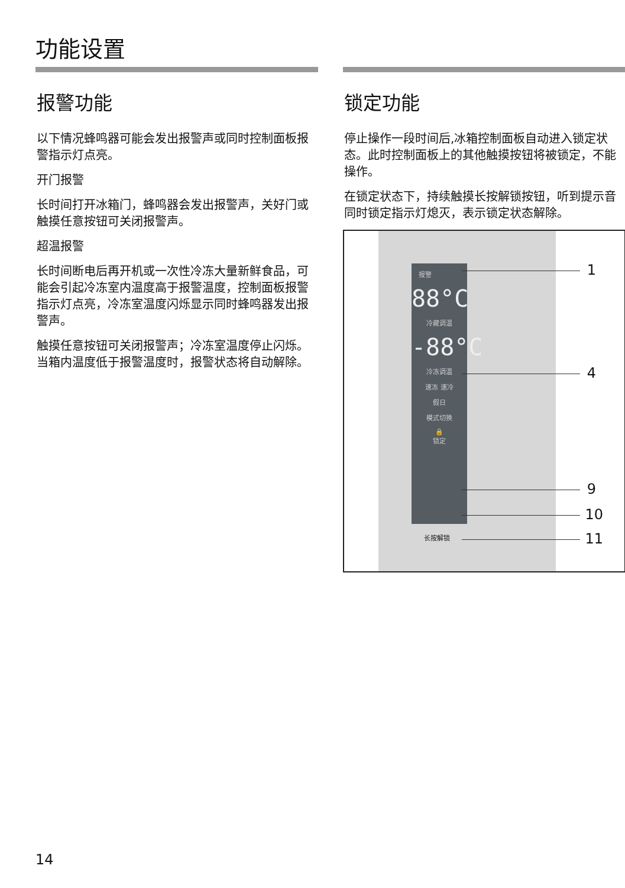功能设置
报警功能
以下情况蜂鸣器可能会发出报警声或同时控制面板报警指示灯点亮。
开门报警
长时间打开冰箱门，蜂鸣器会发出报警声，关好门或触摸任意按钮可关闭报警声。
超温报警
长时间断电后再开机或一次性冷冻大量新鲜食品，可能会引起冷冻室内温度高于报警温度，控制面板报警指示灯点亮，冷冻室温度闪烁显示同时蜂鸣器发出报警声。
触摸任意按钮可关闭报警声；冷冻室温度停止闪烁。当箱内温度低于报警温度时，报警状态将自动解除。
锁定功能
停止操作一段时间后,冰箱控制面板自动进入锁定状态。此时控制面板上的其他触摸按钮将被锁定，不能操作。
在锁定状态下，持续触摸长按解锁按钮，听到提示音同时锁定指示灯熄灭，表示锁定状态解除。
报警
88°C
冷藏调温
-88°C
冷冻调温
速冻 速冷
假日
模式切换
🔒
锁定
长按解锁
1
4
9
10
11
14